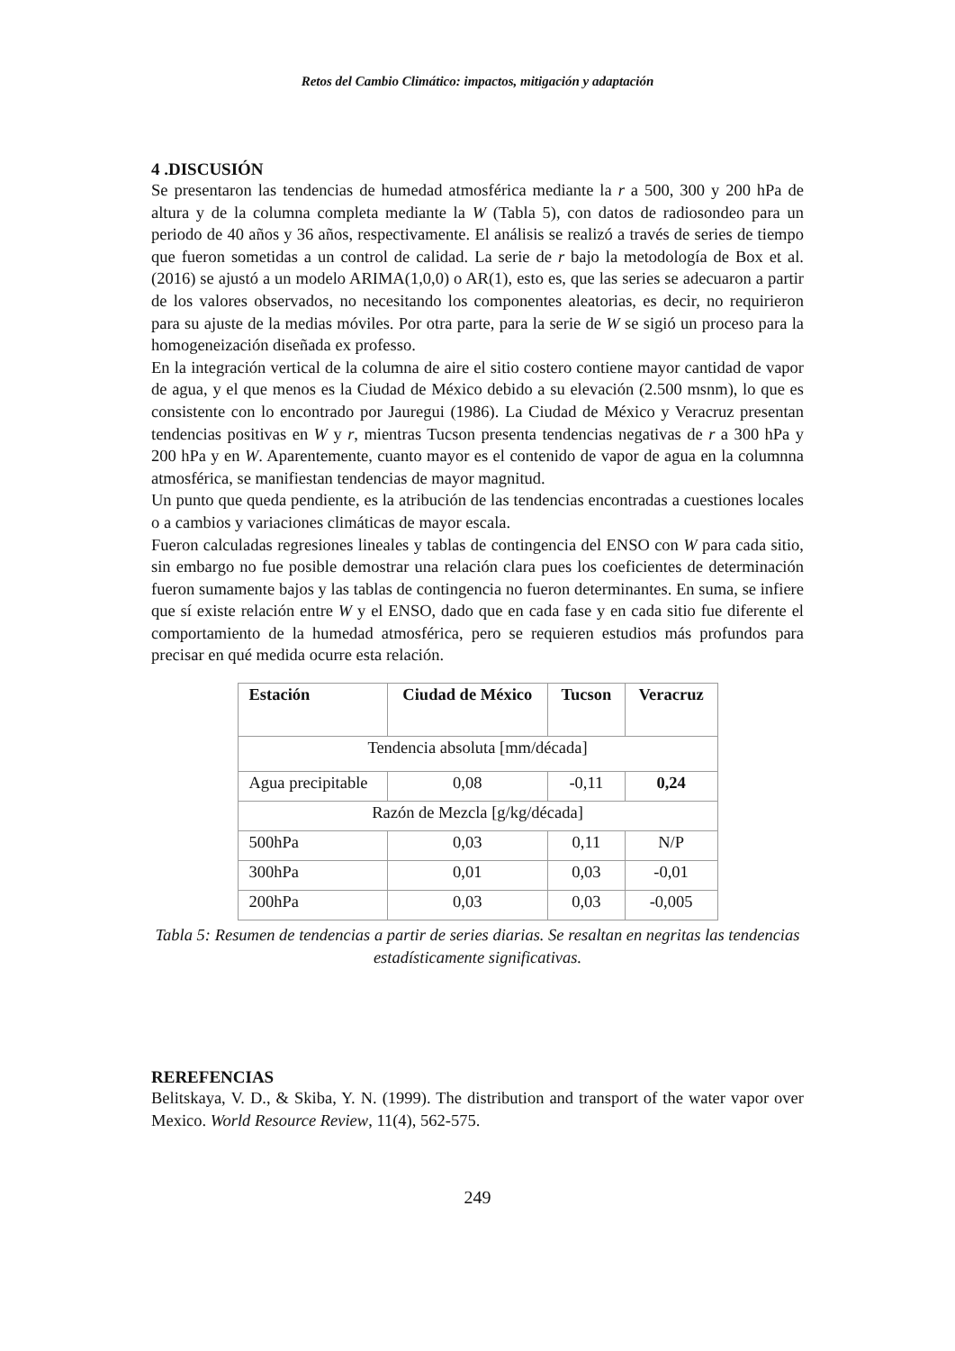Retos del Cambio Climático: impactos, mitigación y adaptación
4 .DISCUSIÓN
Se presentaron las tendencias de humedad atmosférica mediante la r a 500, 300 y 200 hPa de altura y de la columna completa mediante la W (Tabla 5), con datos de radiosondeo para un periodo de 40 años y 36 años, respectivamente. El análisis se realizó a través de series de tiempo que fueron sometidas a un control de calidad. La serie de r bajo la metodología de Box et al. (2016) se ajustó a un modelo ARIMA(1,0,0) o AR(1), esto es, que las series se adecuaron a partir de los valores observados, no necesitando los componentes aleatorias, es decir, no requirieron para su ajuste de la medias móviles. Por otra parte, para la serie de W se sigió un proceso para la homogeneización diseñada ex professo.
En la integración vertical de la columna de aire el sitio costero contiene mayor cantidad de vapor de agua, y el que menos es la Ciudad de México debido a su elevación (2.500 msnm), lo que es consistente con lo encontrado por Jauregui (1986). La Ciudad de México y Veracruz presentan tendencias positivas en W y r, mientras Tucson presenta tendencias negativas de r a 300 hPa y 200 hPa y en W. Aparentemente, cuanto mayor es el contenido de vapor de agua en la columnna atmosférica, se manifiestan tendencias de mayor magnitud.
Un punto que queda pendiente, es la atribución de las tendencias encontradas a cuestiones locales o a cambios y variaciones climáticas de mayor escala.
Fueron calculadas regresiones lineales y tablas de contingencia del ENSO con W para cada sitio, sin embargo no fue posible demostrar una relación clara pues los coeficientes de determinación fueron sumamente bajos y las tablas de contingencia no fueron determinantes. En suma, se infiere que sí existe relación entre W y el ENSO, dado que en cada fase y en cada sitio fue diferente el comportamiento de la humedad atmosférica, pero se requieren estudios más profundos para precisar en qué medida ocurre esta relación.
| Estación | Ciudad de México | Tucson | Veracruz |
| --- | --- | --- | --- |
| Tendencia absoluta [mm/década] | | | |
| Agua precipitable | 0,08 | -0,11 | 0,24 |
| Razón de Mezcla [g/kg/década] | | | |
| 500hPa | 0,03 | 0,11 | N/P |
| 300hPa | 0,01 | 0,03 | -0,01 |
| 200hPa | 0,03 | 0,03 | -0,005 |
Tabla 5: Resumen de tendencias a partir de series diarias. Se resaltan en negritas las tendencias estadísticamente significativas.
REREFENCIAS
Belitskaya, V. D., & Skiba, Y. N. (1999). The distribution and transport of the water vapor over Mexico. World Resource Review, 11(4), 562-575.
249